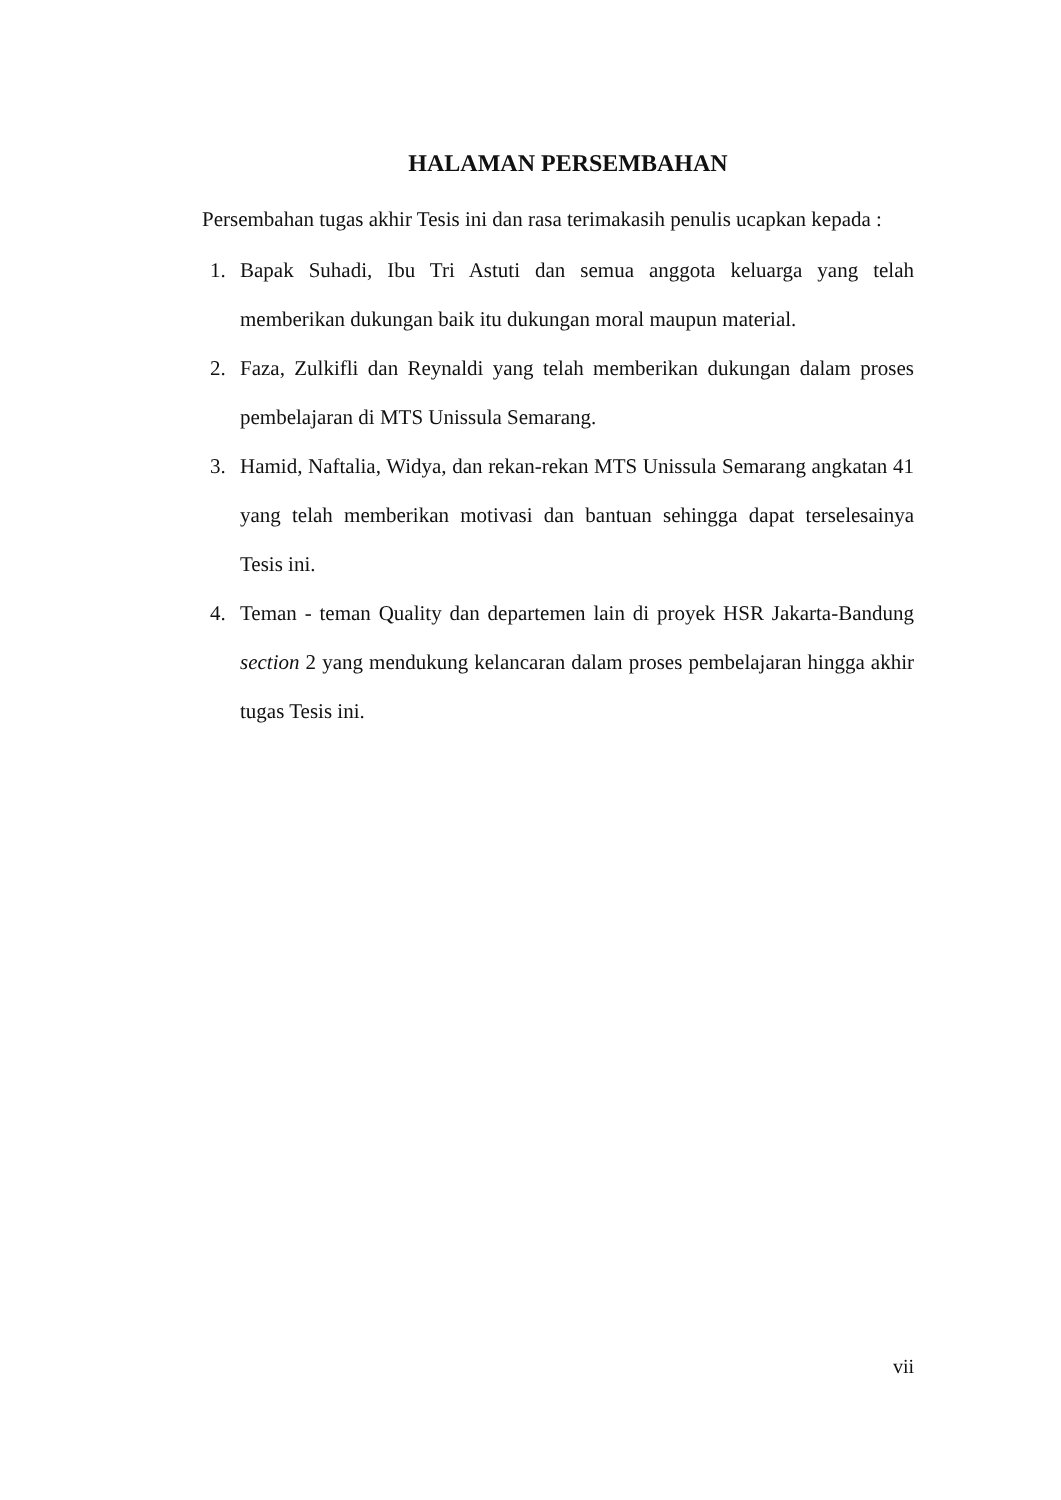HALAMAN PERSEMBAHAN
Persembahan tugas akhir Tesis ini dan rasa terimakasih penulis ucapkan kepada :
1. Bapak Suhadi, Ibu Tri Astuti dan semua anggota keluarga yang telah memberikan dukungan baik itu dukungan moral maupun material.
2. Faza, Zulkifli dan Reynaldi yang telah memberikan dukungan dalam proses pembelajaran di MTS Unissula Semarang.
3. Hamid, Naftalia, Widya, dan rekan-rekan MTS Unissula Semarang angkatan 41 yang telah memberikan motivasi dan bantuan sehingga dapat terselesainya Tesis ini.
4. Teman - teman Quality dan departemen lain di proyek HSR Jakarta-Bandung section 2 yang mendukung kelancaran dalam proses pembelajaran hingga akhir tugas Tesis ini.
vii